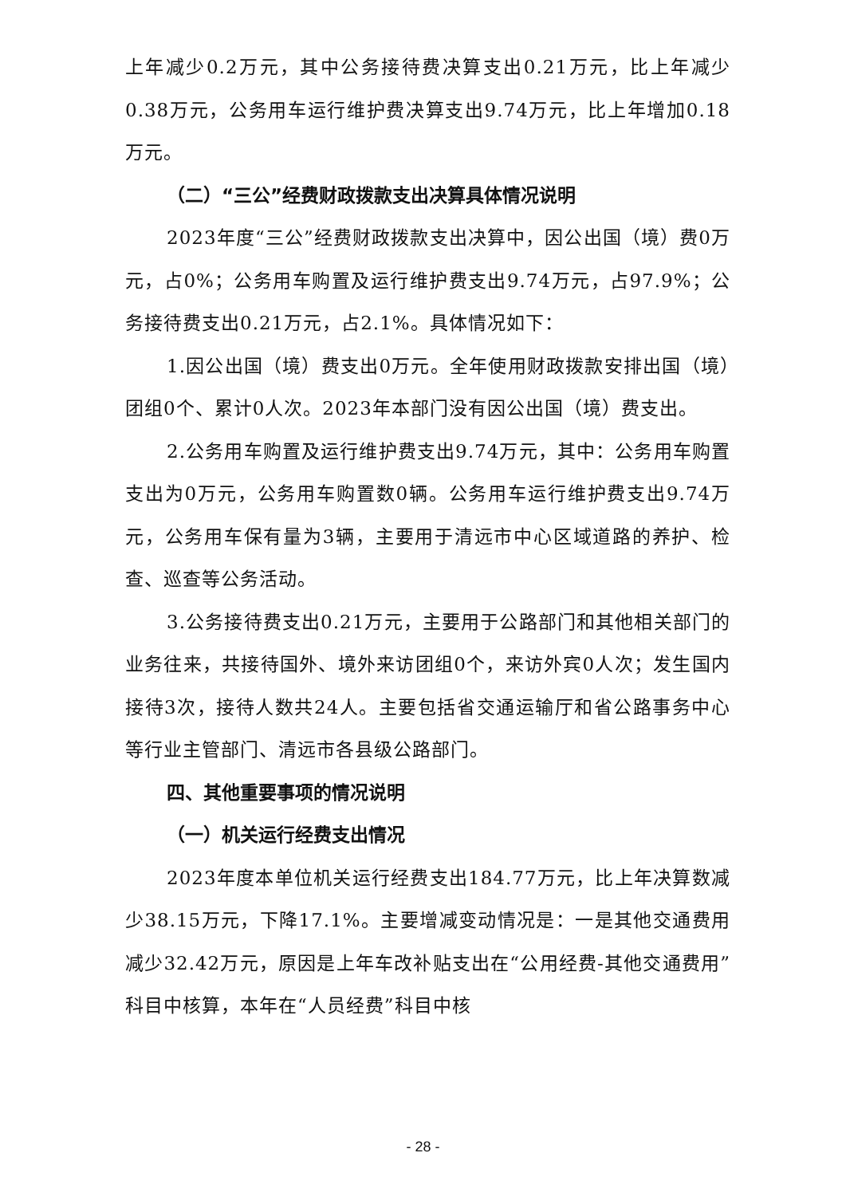上年减少0.2万元，其中公务接待费决算支出0.21万元，比上年减少0.38万元，公务用车运行维护费决算支出9.74万元，比上年增加0.18万元。
（二）“三公”经费财政拨款支出决算具体情况说明
2023年度“三公”经费财政拨款支出决算中，因公出国（境）费0万元，占0%；公务用车购置及运行维护费支出9.74万元，占97.9%；公务接待费支出0.21万元，占2.1%。具体情况如下：
1.因公出国（境）费支出0万元。全年使用财政拨款安排出国（境）团组0个、累计0人次。2023年本部门没有因公出国（境）费支出。
2.公务用车购置及运行维护费支出9.74万元，其中：公务用车购置支出为0万元，公务用车购置数0辆。公务用车运行维护费支出9.74万元，公务用车保有量为3辆，主要用于清远市中心区域道路的养护、检查、巡查等公务活动。
3.公务接待费支出0.21万元，主要用于公路部门和其他相关部门的业务往来，共接待国外、境外来访团组0个，来访外宾0人次；发生国内接待3次，接待人数共24人。主要包括省交通运输厅和省公路事务中心等行业主管部门、清远市各县级公路部门。
四、其他重要事项的情况说明
（一）机关运行经费支出情况
2023年度本单位机关运行经费支出184.77万元，比上年决算数减少38.15万元，下降17.1%。主要增减变动情况是：一是其他交通费用减少32.42万元，原因是上年车改补贴支出在“公用经费-其他交通费用”科目中核算，本年在“人员经费”科目中核
- 28 -